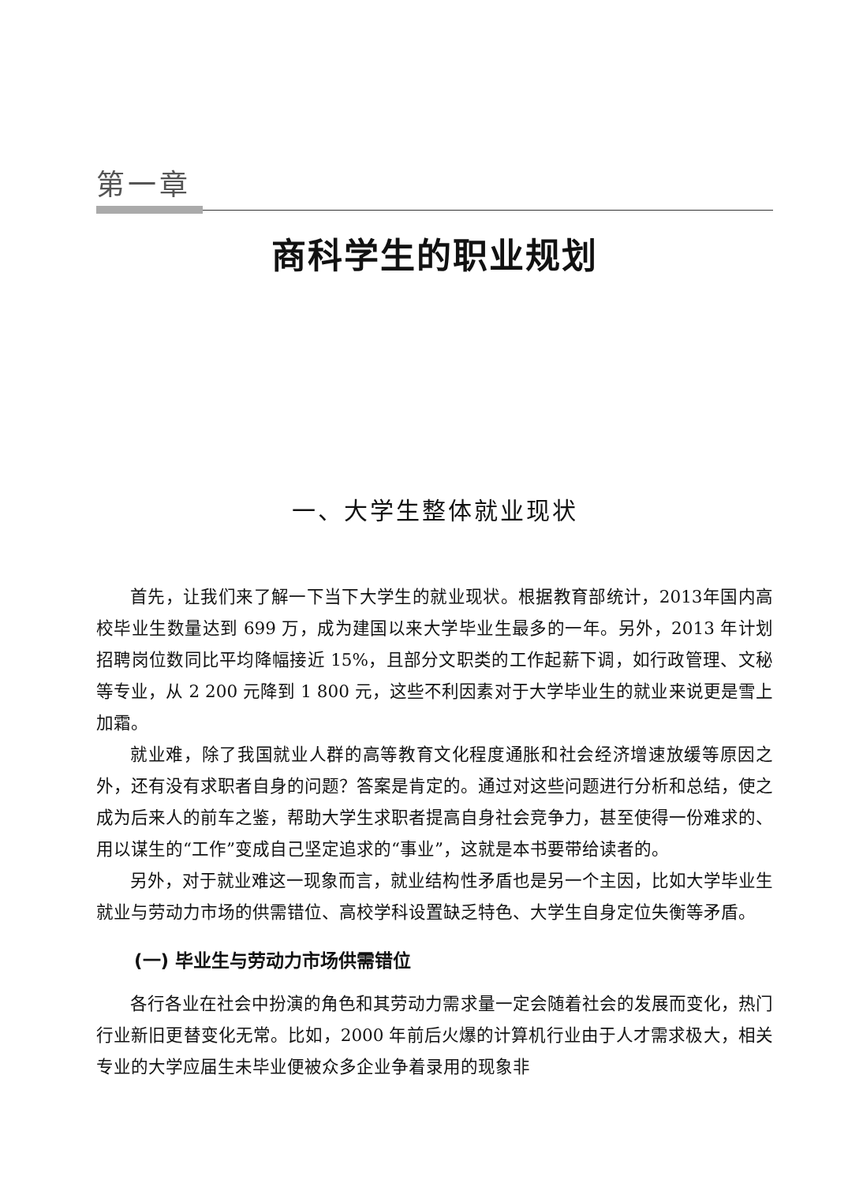第一章
商科学生的职业规划
一、大学生整体就业现状
首先，让我们来了解一下当下大学生的就业现状。根据教育部统计，2013年国内高校毕业生数量达到 699 万，成为建国以来大学毕业生最多的一年。另外，2013 年计划招聘岗位数同比平均降幅接近 15%，且部分文职类的工作起薪下调，如行政管理、文秘等专业，从 2 200 元降到 1 800 元，这些不利因素对于大学毕业生的就业来说更是雪上加霜。
就业难，除了我国就业人群的高等教育文化程度通胀和社会经济增速放缓等原因之外，还有没有求职者自身的问题？答案是肯定的。通过对这些问题进行分析和总结，使之成为后来人的前车之鉴，帮助大学生求职者提高自身社会竞争力，甚至使得一份难求的、用以谋生的“工作”变成自己坚定追求的“事业”，这就是本书要带给读者的。
另外，对于就业难这一现象而言，就业结构性矛盾也是另一个主因，比如大学毕业生就业与劳动力市场的供需错位、高校学科设置缺乏特色、大学生自身定位失衡等矛盾。
(一) 毕业生与劳动力市场供需错位
各行各业在社会中扮演的角色和其劳动力需求量一定会随着社会的发展而变化，热门行业新旧更替变化无常。比如，2000 年前后火爆的计算机行业由于人才需求极大，相关专业的大学应届生未毕业便被众多企业争着录用的现象非